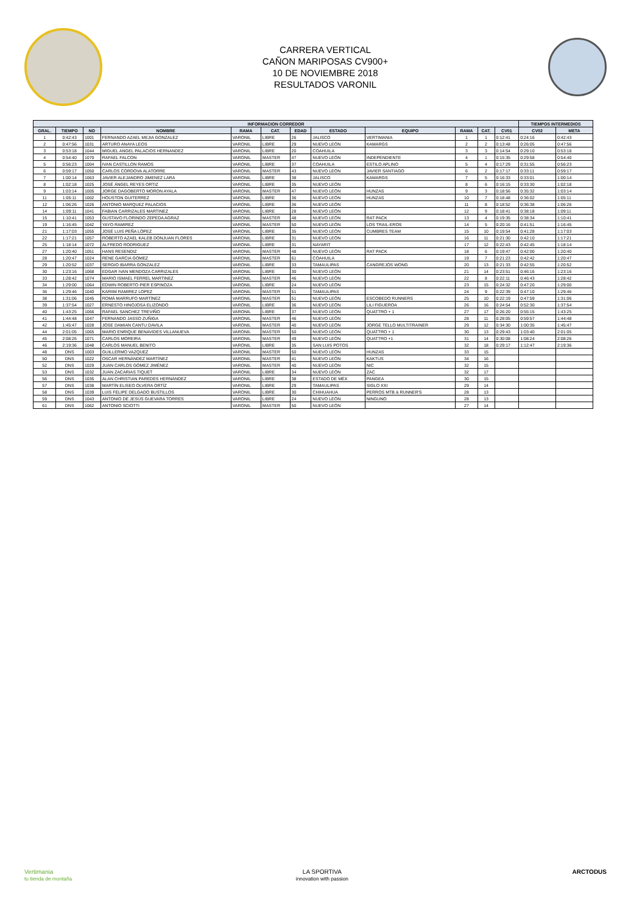CARRERA VERTICAL
CAÑON MARIPOSAS CV900+
10 DE NOVIEMBRE 2018
RESULTADOS VARONIL
| INFORMACION CORREDOR | | | | | | | | | | | | TIEMPOS INTERMEDIOS | |
| --- | --- | --- | --- | --- | --- | --- | --- | --- | --- | --- | --- | --- | --- |
| GRAL. | TIEMPO | NO | NOMBRE | RAMA | CAT. | EDAD | ESTADO | EQUIPO | RAMA | CAT. | CV01 | CV02 | META |
| 1 | 0:42:43 | 1001 | FERNANDO AZAEL MEJIA GONZALEZ | VARONIL | LIBRE | 26 | JALISCO | VERTIMANIA | 1 | 1 | 0:12:41 | 0:24:16 | 0:42:43 |
| 2 | 0:47:56 | 1031 | ARTURO ANAYA LEOS | VARONIL | LIBRE | 29 | NUEVO LEÓN | KAMARGS | 2 | 2 | 0:13:48 | 0:26:05 | 0:47:56 |
| 3 | 0:53:18 | 1044 | MIGUEL ANGEL PALACIOS HERNANDEZ | VARONIL | LIBRE | 20 | COAHUILA | | 3 | 3 | 0:14:54 | 0:29:10 | 0:53:18 |
| 4 | 0:54:40 | 1070 | RAFAEL FALCON | VARONIL | MASTER | 47 | NUEVO LEÓN | INDEPENDIENTE | 4 | 1 | 0:15:35 | 0:29:58 | 0:54:40 |
| 5 | 0:56:23 | 1004 | IVAN CASTILLON RAMOS | VARONIL | LIBRE | 37 | COAHUILA | ESTILO APLINO | 5 | 4 | 0:17:29 | 0:31:55 | 0:56:23 |
| 6 | 0:59:17 | 1050 | CARLOS CORDOVA ALATORRE | VARONIL | MASTER | 43 | NUEVO LEÓN | JAVIER SANTIAGO | 6 | 2 | 0:17:17 | 0:33:11 | 0:59:17 |
| 7 | 1:00:14 | 1063 | JAVIER ALEJANDRO JIMENEZ LARA | VARONIL | LIBRE | 38 | JALISCO | KAMARGS | 7 | 5 | 0:16:33 | 0:33:01 | 1:00:14 |
| 8 | 1:02:18 | 1025 | JOSÉ ÁNGEL REYES ORTIZ | VARONIL | LIBRE | 35 | NUEVO LEÓN | | 8 | 6 | 0:16:15 | 0:33:30 | 1:02:18 |
| 9 | 1:03:14 | 1005 | JORGE DAGOBERTO MORON AYALA | VARONIL | MASTER | 47 | NUEVO LEÓN | HUNZAS | 9 | 3 | 0:18:56 | 0:35:32 | 1:03:14 |
| 11 | 1:05:11 | 1002 | HOUSTON GUITERREZ | VARONIL | LIBRE | 36 | NUEVO LEÓN | HUNZAS | 10 | 7 | 0:18:48 | 0:36:02 | 1:05:11 |
| 12 | 1:06:26 | 1026 | ANTONIO MARQUEZ PALACIOS | VARONIL | LIBRE | 36 | NUEVO LEÓN | | 11 | 8 | 0:18:52 | 0:36:38 | 1:06:26 |
| 14 | 1:09:11 | 1041 | FABIAN CARRIZALES MARTINEZ | VARONIL | LIBRE | 28 | NUEVO LEÓN | | 12 | 9 | 0:18:41 | 0:38:18 | 1:09:11 |
| 15 | 1:10:41 | 1053 | GUSTAVO FLORINDO ZEPEDA AGRAZ | VARONIL | MASTER | 48 | NUEVO LEÓN | RAT PACK | 13 | 4 | 0:19:35 | 0:38:34 | 1:10:41 |
| 19 | 1:16:45 | 1042 | YAYO RAMIREZ | VARONIL | MASTER | 50 | NUEVO LEÓN | LOS TRAIL-EROS | 14 | 5 | 0:20:16 | 0:41:51 | 1:16:45 |
| 21 | 1:17:03 | 1055 | JOSÉ LUIS PEÑA LÓPEZ | VARONIL | LIBRE | 35 | NUEVO LEÓN | CUMBRES TEAM | 15 | 10 | 0:19:54 | 0:41:28 | 1:17:03 |
| 22 | 1:17:21 | 1057 | ROBERTO AZAEL KALEB DONJUAN FLORES | VARONIL | LIBRE | 31 | NUEVO LEÓN | | 16 | 11 | 0:21:30 | 0:42:10 | 1:17:21 |
| 25 | 1:18:14 | 1072 | ALFREDO RODRIGUEZ | VARONIL | LIBRE | 31 | NAYARIT | | 17 | 12 | 0:22:43 | 0:42:45 | 1:18:14 |
| 27 | 1:20:40 | 1051 | HANS RESENDIZ | VARONIL | MASTER | 48 | NUEVO LEÓN | RAT PACK | 18 | 6 | 0:19:47 | 0:42:00 | 1:20:40 |
| 28 | 1:20:47 | 1024 | RENE GARCIA GOMEZ | VARONIL | MASTER | 61 | COAHUILA | | 19 | 7 | 0:21:23 | 0:42:42 | 1:20:47 |
| 29 | 1:20:52 | 1037 | SERGIO IBARRA GONZALEZ | VARONIL | LIBRE | 33 | TAMAULIPAS | CANGREJOS WONG | 20 | 13 | 0:21:33 | 0:42:55 | 1:20:52 |
| 30 | 1:23:16 | 1068 | EDGAR IVAN MENDOZA CARRIZALES | VARONIL | LIBRE | 30 | NUEVO LEÓN | | 21 | 14 | 0:23:51 | 0:46:16 | 1:23:16 |
| 33 | 1:28:42 | 1074 | MARIO ISMAEL FERREL MARTINEZ | VARONIL | MASTER | 46 | NUEVO LEÓN | | 22 | 8 | 0:22:11 | 0:46:43 | 1:28:42 |
| 34 | 1:29:00 | 1064 | EDWIN ROBERTO PIER ESPINOZA | VARONIL | LIBRE | 24 | NUEVO LEÓN | | 23 | 15 | 0:24:32 | 0:47:20 | 1:29:00 |
| 36 | 1:29:46 | 1040 | KARIIM RAMIREZ LOPEZ | VARONIL | MASTER | 51 | TAMAULIPAS | | 24 | 9 | 0:22:39 | 0:47:10 | 1:29:46 |
| 38 | 1:31:06 | 1045 | ROMÁ MARRUFO MARTÍNEZ | VARONIL | MASTER | 51 | NUEVO LEÓN | ESCOBEDO RUNNERS | 25 | 10 | 0:22:19 | 0:47:59 | 1:31:06 |
| 39 | 1:37:54 | 1027 | ERNESTO HINOJOSA ELIZONDO | VARONIL | LIBRE | 36 | NUEVO LEÓN | LILI FIGUEROA | 26 | 16 | 0:24:54 | 0:52:30 | 1:37:54 |
| 40 | 1:43:25 | 1066 | RAFAEL SANCHEZ TREVIÑO | VARONIL | LIBRE | 37 | NUEVO LEÓN | QUATTRO + 1 | 27 | 17 | 0:26:20 | 0:55:15 | 1:43:25 |
| 41 | 1:44:48 | 1047 | FERNANDO JASSO ZUÑIGA | VARONIL | MASTER | 46 | NUEVO LEÓN | | 28 | 11 | 0:28:05 | 0:59:57 | 1:44:48 |
| 42 | 1:45:47 | 1028 | JOSE DAMIAN CANTU DAVILA | VARONIL | MASTER | 40 | NUEVO LEÓN | JORGE TELLO MULTITRAINER | 29 | 12 | 0:34:30 | 1:00:35 | 1:45:47 |
| 44 | 2:01:05 | 1065 | MARIO ENRIQUE BENAVIDES VILLANUEVA | VARONIL | MASTER | 50 | NUEVO LEÓN | QUATTRO + 1 | 30 | 13 | 0:29:43 | 1:03:40 | 2:01:05 |
| 45 | 2:08:26 | 1071 | CARLOS MOREIRA | VARONIL | MASTER | 49 | NUEVO LEÓN | QUATTRO +1 | 31 | 14 | 0:30:08 | 1:08:24 | 2:08:26 |
| 46 | 2:19:36 | 1048 | CARLOS MANUEL BENITO | VARONIL | LIBRE | 35 | SAN LUIS POTOS | | 32 | 18 | 0:29:17 | 1:12:47 | 2:19:36 |
| 48 | DNS | 1003 | GUILLERMO VAZQUEZ | VARONIL | MASTER | 50 | NUEVO LEÓN | HUNZAS | 33 | 15 | | | |
| 50 | DNS | 1022 | OSCAR HERNÁNDEZ MARTÍNEZ | VARONIL | MASTER | 41 | NUEVO LEÓN | KAKTUS | 34 | 16 | | | |
| 52 | DNS | 1029 | JUAN CARLOS GÓMEZ JIMÉNEZ | VARONIL | MASTER | 40 | NUEVO LEÓN | NIC | 32 | 15 | | | |
| 53 | DNS | 1032 | JUAN ZACARIAS TIQUET | VARONIL | LIBRE | 34 | NUEVO LEÓN | ZAC | 32 | 17 | | | |
| 56 | DNS | 1035 | ALAN CHRISTIAN PAREDES HERNÁNDEZ | VARONIL | LIBRE | 38 | ESTADO DE MÉX | PANGEA | 30 | 15 | | | |
| 57 | DNS | 1038 | MARTÍN ELISEO OLVERA ORTÍZ | VARONIL | LIBRE | 29 | TAMAULIPAS | SIGLO XXI | 29 | 14 | | | |
| 58 | DNS | 1039 | LUIS FELIPE DELGADO BUSTILLOS | VARONIL | LIBRE | 30 | CHIHUAHUA | PERROS MTB & RUNNER'S | 28 | 13 | | | |
| 59 | DNS | 1043 | ANTONIO DE JESÚS GUEVARA TORRES | VARONIL | LIBRE | 24 | NUEVO LEÓN | NINGUNO | 28 | 13 | | | |
| 61 | DNS | 1062 | ANTONIO SCIOTTI | VARONIL | MASTER | 50 | NUEVO LEÓN | | 27 | 14 | | | |
Vertimania
tu tienda de montaña
LA SPORTIVA
innovation with passion
ARCTODUS